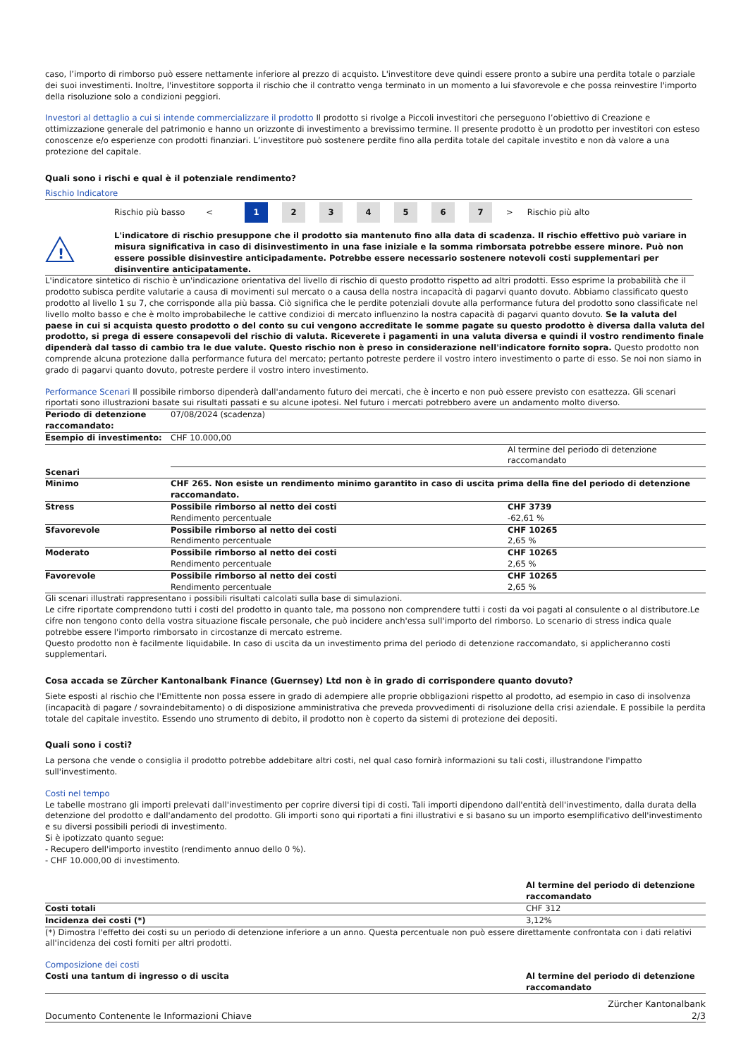caso, l’importo di rimborso può essere nettamente inferiore al prezzo di acquisto. L'investitore deve quindi essere pronto a subire una perdita totale o parziale dei suoi investimenti. Inoltre, l'investitore sopporta il rischio che il contratto venga terminato in un momento a lui sfavorevole e che possa reinvestire l'importo della risoluzione solo a condizioni peggiori.
Investori al dettaglio a cui si intende commercializzare il prodotto Il prodotto si rivolge a Piccoli investitori che perseguono l’obiettivo di Creazione e ottimizzazione generale del patrimonio e hanno un orizzonte di investimento a brevissimo termine. Il presente prodotto è un prodotto per investitori con esteso conoscenze e/o esperienze con prodotti finanziari. L’investitore può sostenere perdite fino alla perdita totale del capitale investito e non dà valore a una protezione del capitale.
Quali sono i rischi e qual è il potenziale rendimento?
Rischio Indicatore
Rischio più basso < 1 234567 > Rischio più alto
!
L'indicatore di rischio presuppone che il prodotto sia mantenuto fino alla data di scadenza. Il rischio effettivo può variare in misura significativa in caso di disinvestimento in una fase iniziale e la somma rimborsata potrebbe essere minore. Può non essere possible disinvestire anticipadamente. Potrebbe essere necessario sostenere notevoli costi supplementari per disinventire anticipatamente.
L'indicatore sintetico di rischio è un'indicazione orientativa del livello di rischio di questo prodotto rispetto ad altri prodotti. Esso esprime la probabilità che il prodotto subisca perdite valutarie a causa di movimenti sul mercato o a causa della nostra incapacità di pagarvi quanto dovuto. Abbiamo classificato questo prodotto al livello 1 su 7, che corrisponde alla più bassa. Ciò significa che le perdite potenziali dovute alla performance futura del prodotto sono classificate nel livello molto basso e che è molto improbabileche le cattive condizioi di mercato influenzino la nostra capacità di pagarvi quanto dovuto. Se la valuta del paese in cui si acquista questo prodotto o del conto su cui vengono accreditate le somme pagate su questo prodotto è diversa dalla valuta del prodotto, si prega di essere consapevoli del rischio di valuta. Riceverete i pagamenti in una valuta diversa e quindi il vostro rendimento finale dipenderà dal tasso di cambio tra le due valute. Questo rischio non è preso in considerazione nell'indicatore fornito sopra. Questo prodotto non comprende alcuna protezione dalla performance futura del mercato; pertanto potreste perdere il vostro intero investimento o parte di esso. Se noi non siamo in grado di pagarvi quanto dovuto, potreste perdere il vostro intero investimento.
Performance Scenari Il possibile rimborso dipenderà dall'andamento futuro dei mercati, che è incerto e non può essere previsto con esattezza. Gli scenari riportati sono illustrazioni basate sui risultati passati e su alcune ipotesi. Nel futuro i mercati potrebbero avere un andamento molto diverso.
| Periodo di detenzione raccomandato: | 07/08/2024 (scadenza) | |
| Esempio di investimento: | CHF 10.000,00 | |
| | | Al termine del periodo di detenzione raccomandato |
| Scenari | | |
| Minimo | CHF 265. Non esiste un rendimento minimo garantito in caso di uscita prima della fine del periodo di detenzione raccomandato. | |
| Stress | Possibile rimborso al netto dei costi Rendimento percentuale | CHF 3739 -62,61 % |
| Sfavorevole | Possibile rimborso al netto dei costi Rendimento percentuale | CHF 10265 2,65 % |
| Moderato | Possibile rimborso al netto dei costi Rendimento percentuale | CHF 10265 2,65 % |
| Favorevole | Possibile rimborso al netto dei costi Rendimento percentuale | CHF 10265 2,65 % |
Gli scenari illustrati rappresentano i possibili risultati calcolati sulla base di simulazioni.
Le cifre riportate comprendono tutti i costi del prodotto in quanto tale, ma possono non comprendere tutti i costi da voi pagati al consulente o al distributore.Le cifre non tengono conto della vostra situazione fiscale personale, che può incidere anch'essa sull'importo del rimborso. Lo scenario di stress indica quale potrebbe essere l'importo rimborsato in circostanze di mercato estreme.
Questo prodotto non è facilmente liquidabile. In caso di uscita da un investimento prima del periodo di detenzione raccomandato, si applicheranno costi supplementari.
Cosa accada se Zürcher Kantonalbank Finance (Guernsey) Ltd non è in grado di corrispondere quanto dovuto?
Siete esposti al rischio che l'Emittente non possa essere in grado di adempiere alle proprie obbligazioni rispetto al prodotto, ad esempio in caso di insolvenza (incapacità di pagare / sovraindebitamento) o di disposizione amministrativa che preveda provvedimenti di risoluzione della crisi aziendale. E possibile la perdita totale del capitale investito. Essendo uno strumento di debito, il prodotto non è coperto da sistemi di protezione dei depositi.
Quali sono i costi?
La persona che vende o consiglia il prodotto potrebbe addebitare altri costi, nel qual caso fornirà informazioni su tali costi, illustrandone l'impatto sull'investimento.
Costi nel tempo
Le tabelle mostrano gli importi prelevati dall'investimento per coprire diversi tipi di costi. Tali importi dipendono dall'entità dell'investimento, dalla durata della detenzione del prodotto e dall'andamento del prodotto. Gli importi sono qui riportati a fini illustrativi e si basano su un importo esemplificativo dell'investimento e su diversi possibili periodi di investimento.
Si è ipotizzato quanto segue:
- Recupero dell'importo investito (rendimento annuo dello 0 %).
- CHF 10.000,00 di investimento.
| | Al termine del periodo di detenzione raccomandato |
| --- | --- |
| Costi totali | CHF 312 |
| Incidenza dei costi (*) | 3,12% |
(*) Dimostra l'effetto dei costi su un periodo di detenzione inferiore a un anno. Questa percentuale non può essere direttamente confrontata con i dati relativi all'incidenza dei costi forniti per altri prodotti.
Composizione dei costi
| Costi una tantum di ingresso o di uscita | Al termine del periodo di detenzione raccomandato |
| --- | --- |
Documento Contenente le Informazioni Chiave Zürcher Kantonalbank
2/3